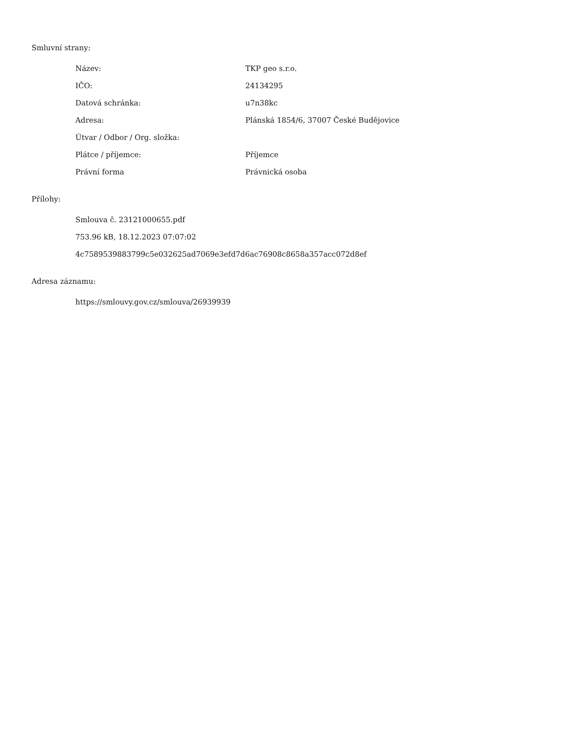Smluvní strany:
| Název: | TKP geo s.r.o. |
| IČO: | 24134295 |
| Datová schránka: | u7n38kc |
| Adresa: | Plánská 1854/6, 37007 České Budějovice |
| Útvar / Odbor / Org. složka: | |
| Plátce / příjemce: | Příjemce |
| Právní forma | Právnická osoba |
Přílohy:
Smlouva č. 23121000655.pdf
753.96 kB, 18.12.2023 07:07:02
4c7589539883799c5e032625ad7069e3efd7d6ac76908c8658a357acc072d8ef
Adresa záznamu:
https://smlouvy.gov.cz/smlouva/26939939